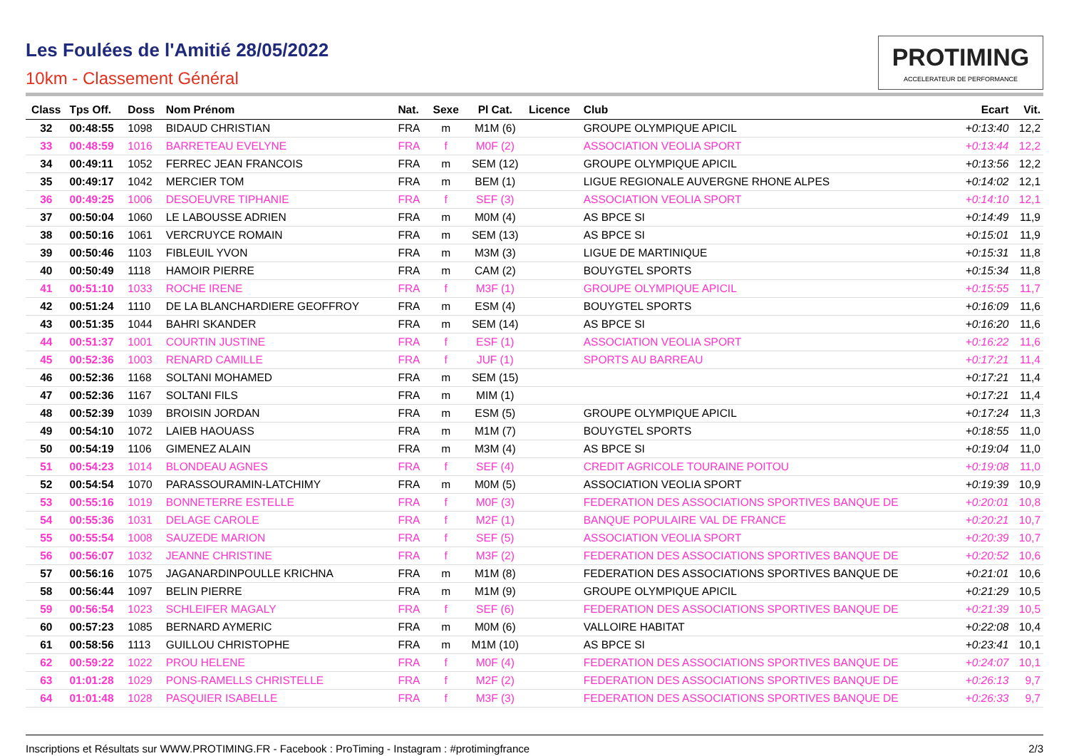Les Foulées de l'Amitié 28/05/2022
10km - Classement Général
PROTIMING
ACCELERATEUR DE PERFORMANCE
| Class | Tps Off. | Doss | Nom Prénom | Nat. | Sexe | Pl Cat. | Licence | Club | Ecart | Vit. |
| --- | --- | --- | --- | --- | --- | --- | --- | --- | --- | --- |
| 32 | 00:48:55 | 1098 | BIDAUD CHRISTIAN | FRA | m | M1M (6) | | GROUPE OLYMPIQUE APICIL | +0:13:40 | 12,2 |
| 33 | 00:48:59 | 1016 | BARRETEAU EVELYNE | FRA | f | M0F (2) | | ASSOCIATION VEOLIA SPORT | +0:13:44 | 12,2 |
| 34 | 00:49:11 | 1052 | FERREC JEAN FRANCOIS | FRA | m | SEM (12) | | GROUPE OLYMPIQUE APICIL | +0:13:56 | 12,2 |
| 35 | 00:49:17 | 1042 | MERCIER TOM | FRA | m | BEM (1) | | LIGUE REGIONALE AUVERGNE RHONE ALPES | +0:14:02 | 12,1 |
| 36 | 00:49:25 | 1006 | DESOEUVRE TIPHANIE | FRA | f | SEF (3) | | ASSOCIATION VEOLIA SPORT | +0:14:10 | 12,1 |
| 37 | 00:50:04 | 1060 | LE LABOUSSE ADRIEN | FRA | m | M0M (4) | | AS BPCE SI | +0:14:49 | 11,9 |
| 38 | 00:50:16 | 1061 | VERCRUYCE ROMAIN | FRA | m | SEM (13) | | AS BPCE SI | +0:15:01 | 11,9 |
| 39 | 00:50:46 | 1103 | FIBLEUIL YVON | FRA | m | M3M (3) | | LIGUE DE MARTINIQUE | +0:15:31 | 11,8 |
| 40 | 00:50:49 | 1118 | HAMOIR PIERRE | FRA | m | CAM (2) | | BOUYGTEL SPORTS | +0:15:34 | 11,8 |
| 41 | 00:51:10 | 1033 | ROCHE IRENE | FRA | f | M3F (1) | | GROUPE OLYMPIQUE APICIL | +0:15:55 | 11,7 |
| 42 | 00:51:24 | 1110 | DE LA BLANCHARDIERE GEOFFROY | FRA | m | ESM (4) | | BOUYGTEL SPORTS | +0:16:09 | 11,6 |
| 43 | 00:51:35 | 1044 | BAHRI SKANDER | FRA | m | SEM (14) | | AS BPCE SI | +0:16:20 | 11,6 |
| 44 | 00:51:37 | 1001 | COURTIN JUSTINE | FRA | f | ESF (1) | | ASSOCIATION VEOLIA SPORT | +0:16:22 | 11,6 |
| 45 | 00:52:36 | 1003 | RENARD CAMILLE | FRA | f | JUF (1) | | SPORTS AU BARREAU | +0:17:21 | 11,4 |
| 46 | 00:52:36 | 1168 | SOLTANI MOHAMED | FRA | m | SEM (15) | | | +0:17:21 | 11,4 |
| 47 | 00:52:36 | 1167 | SOLTANI FILS | FRA | m | MIM (1) | | | +0:17:21 | 11,4 |
| 48 | 00:52:39 | 1039 | BROISIN JORDAN | FRA | m | ESM (5) | | GROUPE OLYMPIQUE APICIL | +0:17:24 | 11,3 |
| 49 | 00:54:10 | 1072 | LAIEB HAOUASS | FRA | m | M1M (7) | | BOUYGTEL SPORTS | +0:18:55 | 11,0 |
| 50 | 00:54:19 | 1106 | GIMENEZ ALAIN | FRA | m | M3M (4) | | AS BPCE SI | +0:19:04 | 11,0 |
| 51 | 00:54:23 | 1014 | BLONDEAU AGNES | FRA | f | SEF (4) | | CREDIT AGRICOLE TOURAINE POITOU | +0:19:08 | 11,0 |
| 52 | 00:54:54 | 1070 | PARASSOURAMIN-LATCHIMY | FRA | m | M0M (5) | | ASSOCIATION VEOLIA SPORT | +0:19:39 | 10,9 |
| 53 | 00:55:16 | 1019 | BONNETERRE ESTELLE | FRA | f | M0F (3) | | FEDERATION DES ASSOCIATIONS SPORTIVES BANQUE DE | +0:20:01 | 10,8 |
| 54 | 00:55:36 | 1031 | DELAGE CAROLE | FRA | f | M2F (1) | | BANQUE POPULAIRE VAL DE FRANCE | +0:20:21 | 10,7 |
| 55 | 00:55:54 | 1008 | SAUZEDE MARION | FRA | f | SEF (5) | | ASSOCIATION VEOLIA SPORT | +0:20:39 | 10,7 |
| 56 | 00:56:07 | 1032 | JEANNE CHRISTINE | FRA | f | M3F (2) | | FEDERATION DES ASSOCIATIONS SPORTIVES BANQUE DE | +0:20:52 | 10,6 |
| 57 | 00:56:16 | 1075 | JAGANARDINPOULLE KRICHNA | FRA | m | M1M (8) | | FEDERATION DES ASSOCIATIONS SPORTIVES BANQUE DE | +0:21:01 | 10,6 |
| 58 | 00:56:44 | 1097 | BELIN PIERRE | FRA | m | M1M (9) | | GROUPE OLYMPIQUE APICIL | +0:21:29 | 10,5 |
| 59 | 00:56:54 | 1023 | SCHLEIFER MAGALY | FRA | f | SEF (6) | | FEDERATION DES ASSOCIATIONS SPORTIVES BANQUE DE | +0:21:39 | 10,5 |
| 60 | 00:57:23 | 1085 | BERNARD AYMERIC | FRA | m | M0M (6) | | VALLOIRE HABITAT | +0:22:08 | 10,4 |
| 61 | 00:58:56 | 1113 | GUILLOU CHRISTOPHE | FRA | m | M1M (10) | | AS BPCE SI | +0:23:41 | 10,1 |
| 62 | 00:59:22 | 1022 | PROU HELENE | FRA | f | M0F (4) | | FEDERATION DES ASSOCIATIONS SPORTIVES BANQUE DE | +0:24:07 | 10,1 |
| 63 | 01:01:28 | 1029 | PONS-RAMELLS CHRISTELLE | FRA | f | M2F (2) | | FEDERATION DES ASSOCIATIONS SPORTIVES BANQUE DE | +0:26:13 | 9,7 |
| 64 | 01:01:48 | 1028 | PASQUIER ISABELLE | FRA | f | M3F (3) | | FEDERATION DES ASSOCIATIONS SPORTIVES BANQUE DE | +0:26:33 | 9,7 |
Inscriptions et Résultats sur WWW.PROTIMING.FR - Facebook : ProTiming - Instagram : #protimingfrance 2/3